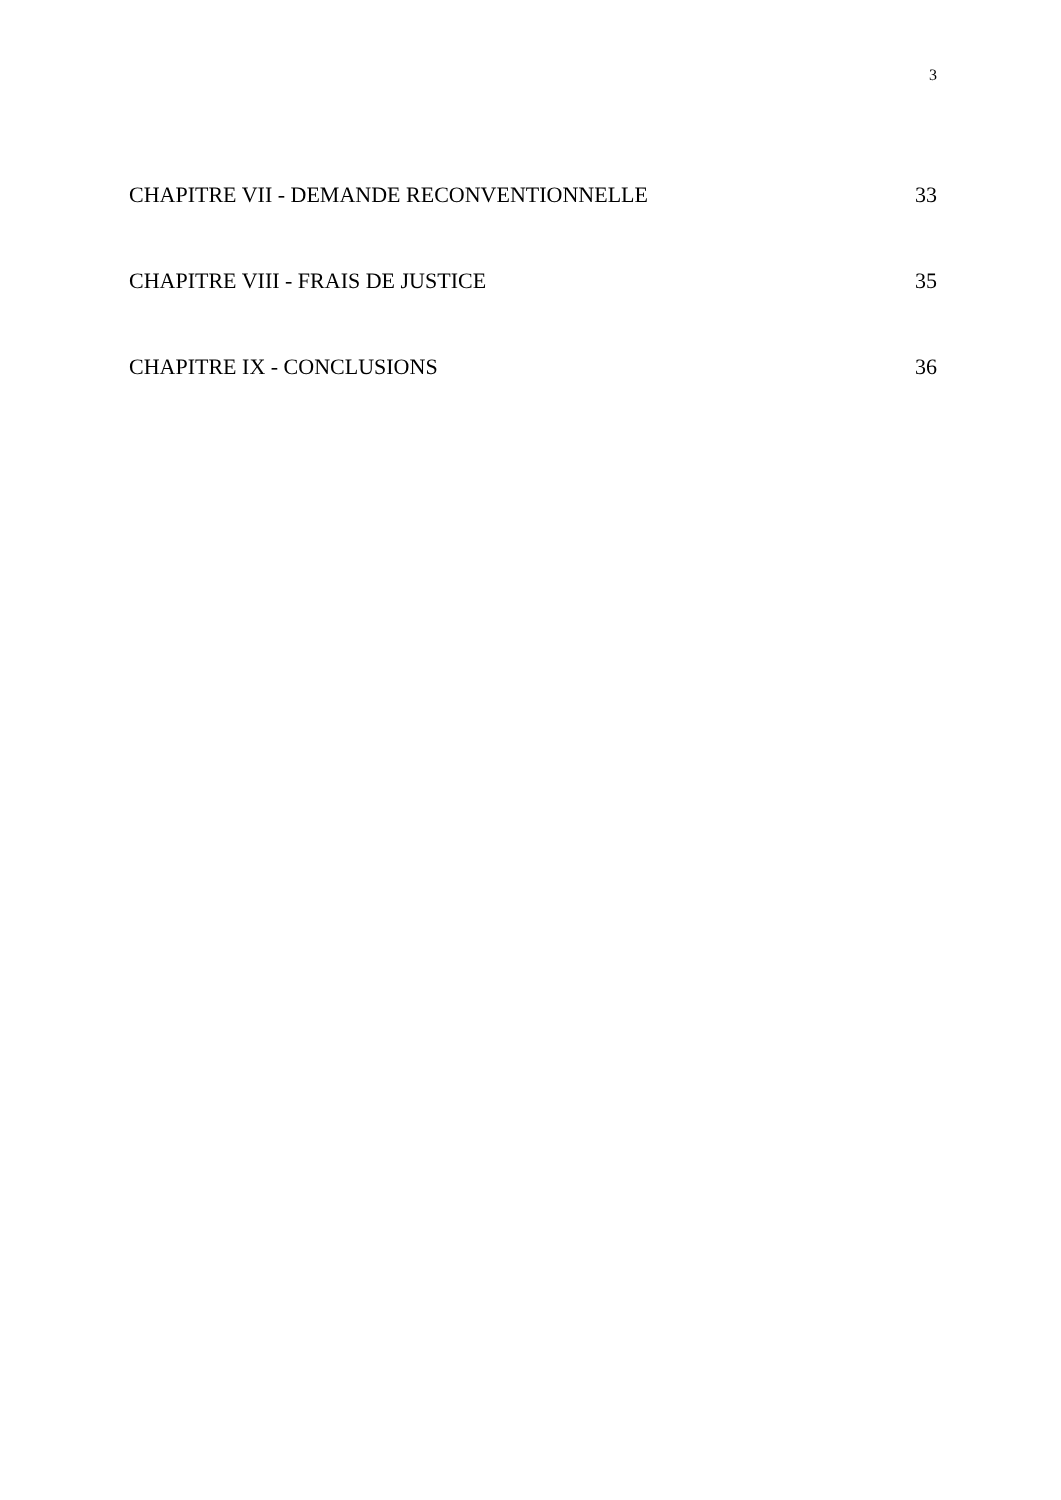3
CHAPITRE VII - DEMANDE RECONVENTIONNELLE 33
CHAPITRE VIII - FRAIS DE JUSTICE 35
CHAPITRE IX - CONCLUSIONS 36